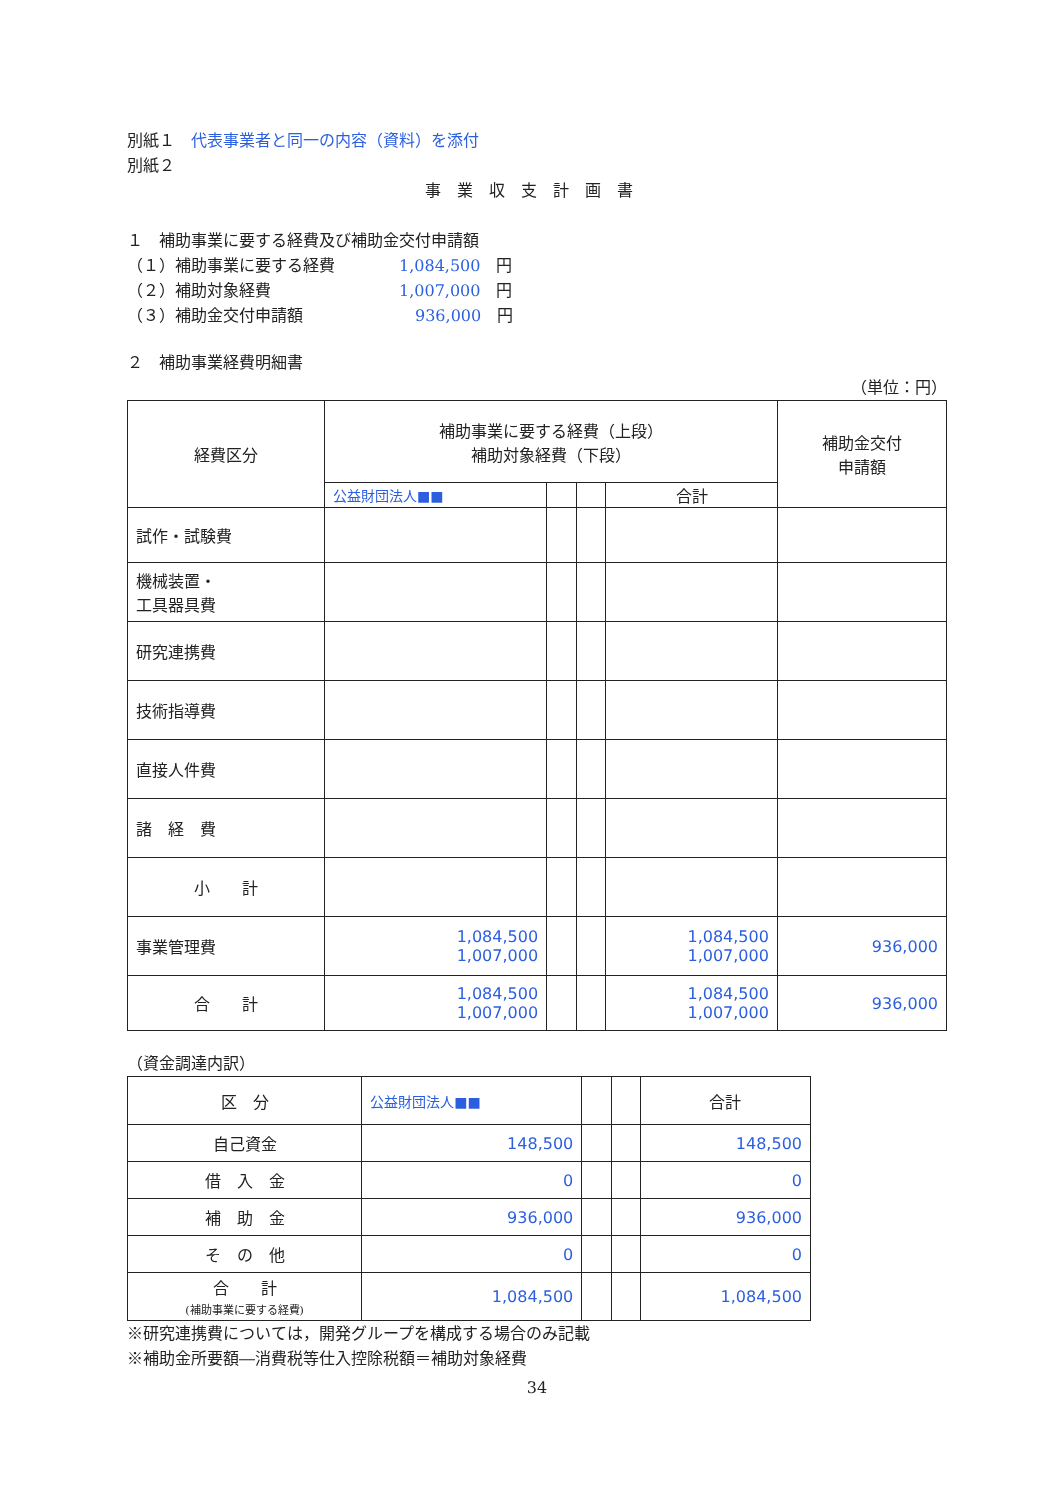別紙１　代表事業者と同一の内容（資料）を添付
別紙２
事業収支計画書
１　補助事業に要する経費及び補助金交付申請額
（１）補助事業に要する経費　　　　1,084,500　円
（２）補助対象経費　　　　　　　　1,007,000　円
（３）補助金交付申請額　　　　　　　936,000　円
２　補助事業経費明細書
（単位：円）
| 経費区分 | 補助事業に要する経費（上段） 補助対象経費（下段） | | | | 補助金交付 申請額 |
| --- | --- | --- | --- | --- | --- |
| | 公益財団法人■■ | | | 合計 | |
| 試作・試験費 | | | | | |
| 機械装置・ 工具器具費 | | | | | |
| 研究連携費 | | | | | |
| 技術指導費 | | | | | |
| 直接人件費 | | | | | |
| 諸 経 費 | | | | | |
| 小 計 | | | | | |
| 事業管理費 | 1,084,500 1,007,000 | | | 1,084,500 1,007,000 | 936,000 |
| 合 計 | 1,084,500 1,007,000 | | | 1,084,500 1,007,000 | 936,000 |
（資金調達内訳）
| 区 分 | 公益財団法人■■ | | | 合計 |
| 自己資金 | 148,500 | | | 148,500 |
| 借 入 金 | 0 | | | 0 |
| 補 助 金 | 936,000 | | | 936,000 |
| そ の 他 | 0 | | | 0 |
| 合 計 (補助事業に要する経費) | 1,084,500 | | | 1,084,500 |
※研究連携費については，開発グループを構成する場合のみ記載
※補助金所要額―消費税等仕入控除税額＝補助対象経費
34